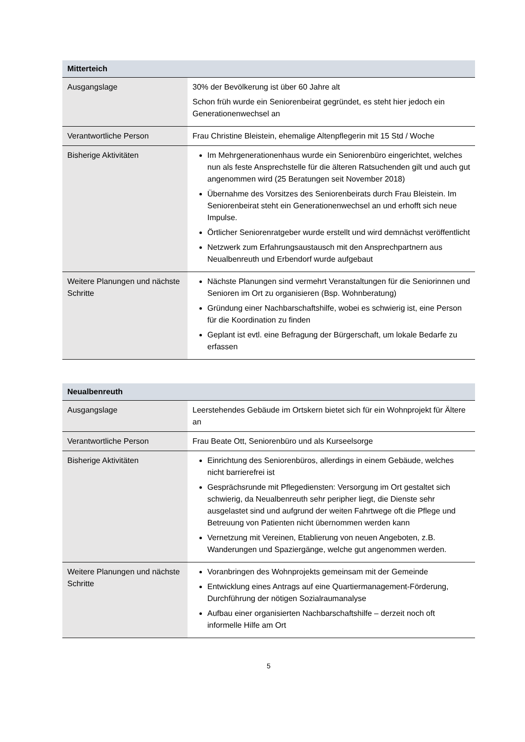| Mitterteich | |
| --- | --- |
| Ausgangslage | 30% der Bevölkerung ist über 60 Jahre alt Schon früh wurde ein Seniorenbeirat gegründet, es steht hier jedoch ein Generationenwechsel an |
| Verantwortliche Person | Frau Christine Bleistein, ehemalige Altenpflegerin mit 15 Std / Woche |
| Bisherige Aktivitäten | Im Mehrgenerationenhaus wurde ein Seniorenbüro eingerichtet, welches nun als feste Ansprechstelle für die älteren Ratsuchenden gilt und auch gut angenommen wird (25 Beratungen seit November 2018) Übernahme des Vorsitzes des Seniorenbeirats durch Frau Bleistein. Im Seniorenbeirat steht ein Generationenwechsel an und erhofft sich neue Impulse. Örtlicher Seniorenratgeber wurde erstellt und wird demnächst veröffentlicht Netzwerk zum Erfahrungsaustausch mit den Ansprechpartnern aus Neualbenreuth und Erbendorf wurde aufgebaut |
| Weitere Planungen und nächste Schritte | Nächste Planungen sind vermehrt Veranstaltungen für die Seniorinnen und Senioren im Ort zu organisieren (Bsp. Wohnberatung) Gründung einer Nachbarschaftshilfe, wobei es schwierig ist, eine Person für die Koordination zu finden Geplant ist evtl. eine Befragung der Bürgerschaft, um lokale Bedarfe zu erfassen |
| Neualbenreuth | |
| --- | --- |
| Ausgangslage | Leerstehendes Gebäude im Ortskern bietet sich für ein Wohnprojekt für Ältere an |
| Verantwortliche Person | Frau Beate Ott, Seniorenbüro und als Kurseelsorge |
| Bisherige Aktivitäten | Einrichtung des Seniorenbüros, allerdings in einem Gebäude, welches nicht barrierefrei ist Gesprächsrunde mit Pflegediensten: Versorgung im Ort gestaltet sich schwierig, da Neualbenreuth sehr peripher liegt, die Dienste sehr ausgelastet sind und aufgrund der weiten Fahrtwege oft die Pflege und Betreuung von Patienten nicht übernommen werden kann Vernetzung mit Vereinen, Etablierung von neuen Angeboten, z.B. Wanderungen und Spaziergänge, welche gut angenommen werden. |
| Weitere Planungen und nächste Schritte | Voranbringen des Wohnprojekts gemeinsam mit der Gemeinde Entwicklung eines Antrags auf eine Quartiermanagement-Förderung, Durchführung der nötigen Sozialraumanalyse Aufbau einer organisierten Nachbarschaftshilfe – derzeit noch oft informelle Hilfe am Ort |
5